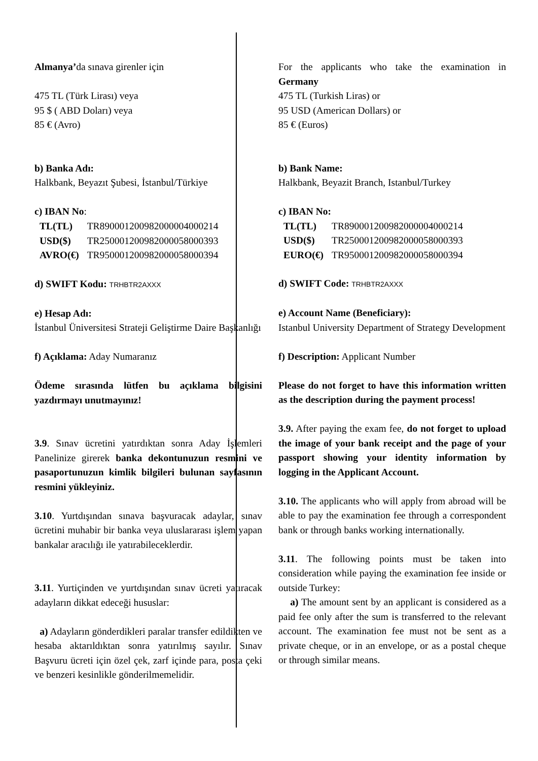Almanya’da sınava girenler için
475 TL (Türk Lirası) veya
95 $ ( ABD Doları) veya
85 € (Avro)
b) Banka Adı:
Halkbank, Beyazıt Şubesi, İstanbul/Türkiye
c) IBAN No:
| TL(TL) | TR890001200982000004000214 |
| USD($) | TR250001200982000058000393 |
| AVRO(€) | TR950001200982000058000394 |
d) SWIFT Kodu: TRHBTR2AXXX
e) Hesap Adı:
İstanbul Üniversitesi Strateji Geliştirme Daire Başkanlığı
f) Açıklama: Aday Numaranız
Ödeme sırasında lütfen bu açıklama bilgisini yazdırmayı unutmayınız!
3.9. Sınav ücretini yatırdıktan sonra Aday İşlemleri Panelinize girerek banka dekontunuzun resmini ve pasaportunuzun kimlik bilgileri bulunan sayfasının resmini yükleyiniz.
3.10. Yurtdışından sınava başvuracak adaylar, sınav ücretini muhabir bir banka veya uluslararası işlem yapan bankalar aracılığı ile yatırabileceklerdir.
3.11. Yurtiçinden ve yurtdışından sınav ücreti yatıracak adayların dikkat edeceği hususlar:
a) Adayların gönderdikleri paralar transfer edildikten ve hesaba aktarıldıktan sonra yatırılmış sayılır. Sınav Başvuru ücreti için özel çek, zarf içinde para, posta çeki ve benzeri kesinlikle gönderilmemelidir.
For the applicants who take the examination in Germany
475 TL (Turkish Liras) or
95 USD (American Dollars) or
85 € (Euros)
b) Bank Name:
Halkbank, Beyazit Branch, Istanbul/Turkey
c) IBAN No:
| TL(TL) | TR890001200982000004000214 |
| USD($) | TR250001200982000058000393 |
| EURO(€) | TR950001200982000058000394 |
d) SWIFT Code: TRHBTR2AXXX
e) Account Name (Beneficiary):
Istanbul University Department of Strategy Development
f) Description: Applicant Number
Please do not forget to have this information written as the description during the payment process!
3.9. After paying the exam fee, do not forget to upload the image of your bank receipt and the page of your passport showing your identity information by logging in the Applicant Account.
3.10. The applicants who will apply from abroad will be able to pay the examination fee through a correspondent bank or through banks working internationally.
3.11. The following points must be taken into consideration while paying the examination fee inside or outside Turkey:
a) The amount sent by an applicant is considered as a paid fee only after the sum is transferred to the relevant account. The examination fee must not be sent as a private cheque, or in an envelope, or as a postal cheque or through similar means.